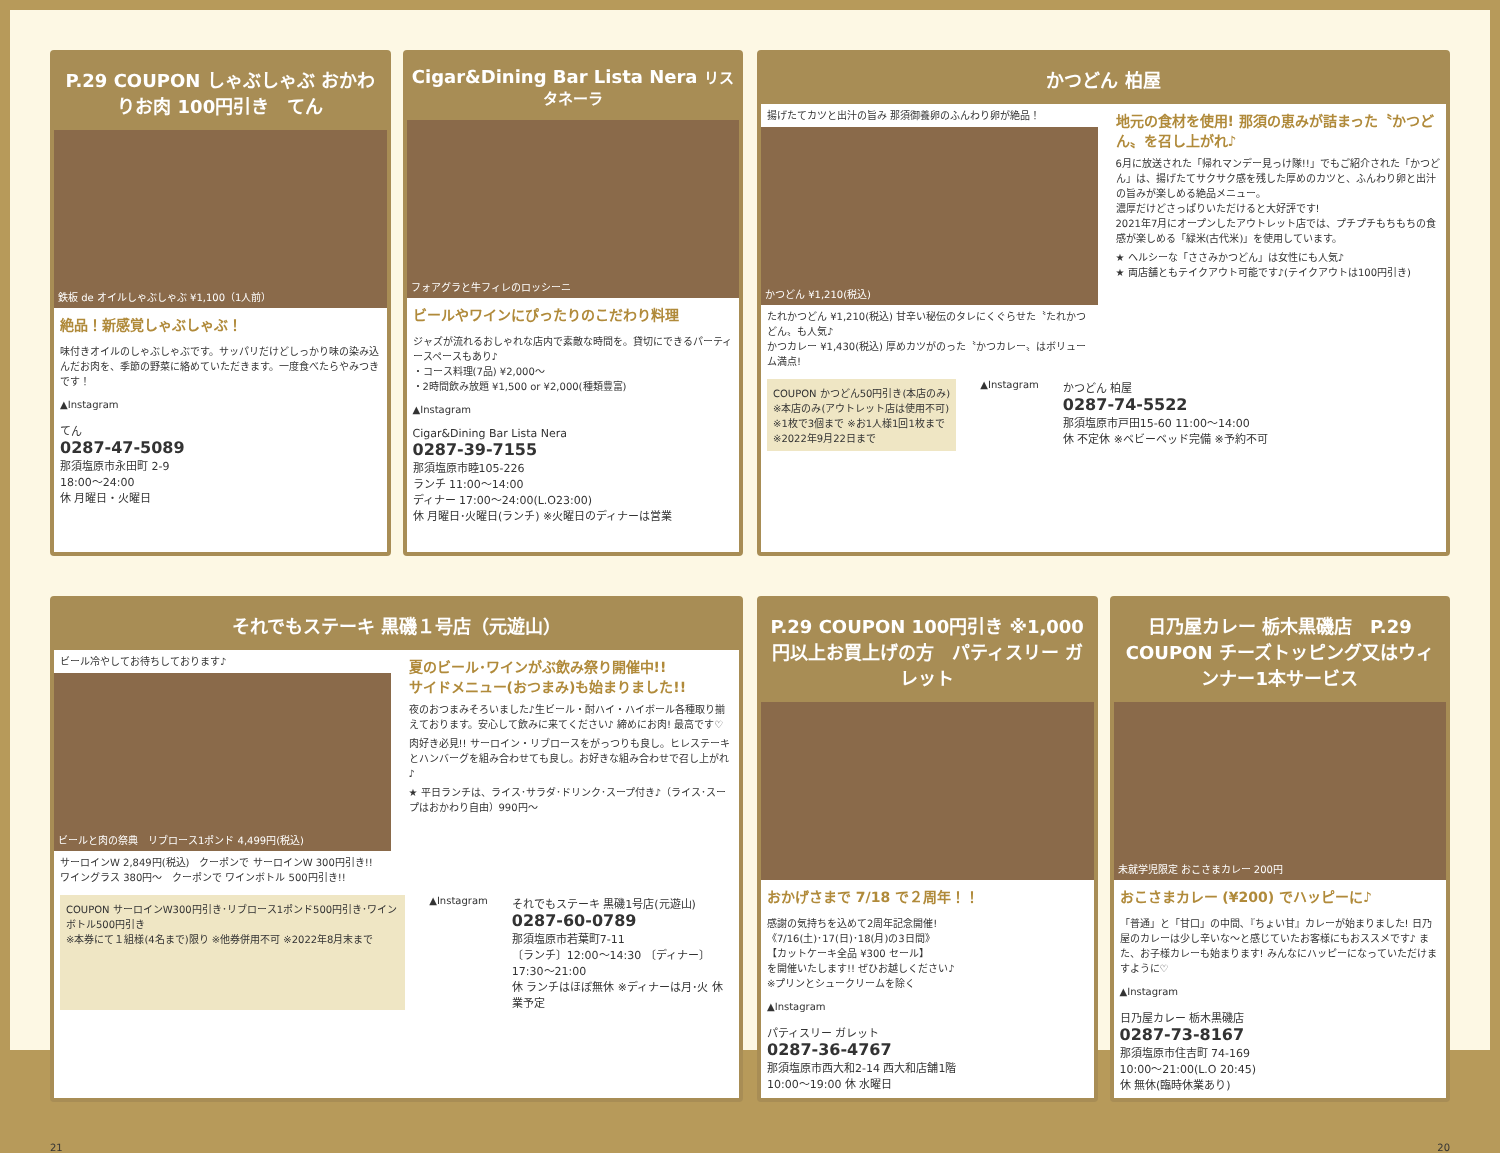P.29 COUPON しゃぶしゃぶ おかわりお肉 100円引き　てん
鉄板 de オイルしゃぶしゃぶ ¥1,100（1人前）
絶品！新感覚しゃぶしゃぶ！
味付きオイルのしゃぶしゃぶです。サッパリだけどしっかり味の染み込んだお肉を、季節の野菜に絡めていただきます。一度食べたらやみつきです！
▲Instagram
てん
0287-47-5089
那須塩原市永田町 2-9
18:00～24:00
休 月曜日・火曜日
Cigar&Dining Bar Lista Nera リスタネーラ
フォアグラと牛フィレのロッシーニ
ビールやワインにぴったりのこだわり料理
ジャズが流れるおしゃれな店内で素敵な時間を。貸切にできるパーティースペースもあり♪
・コース料理(7品) ¥2,000～
・2時間飲み放題 ¥1,500 or ¥2,000(種類豊富)
▲Instagram
Cigar&Dining Bar Lista Nera
0287-39-7155
那須塩原市睦105-226
ランチ 11:00～14:00
ディナー 17:00～24:00(L.O23:00)
休 月曜日･火曜日(ランチ) ※火曜日のディナーは営業
それでもステーキ 黒磯１号店（元遊山）
ビール冷やしてお待ちしております♪
ビールと肉の祭典　リブロース1ポンド 4,499円(税込)
サーロインW 2,849円(税込)　クーポンで サーロインW 300円引き!!
ワイングラス 380円～　クーポンで ワインボトル 500円引き!!
夏のビール･ワインがぶ飲み祭り開催中!!
サイドメニュー(おつまみ)も始まりました!!
夜のおつまみそろいました♪生ビール・酎ハイ・ハイボール各種取り揃えております。安心して飲みに来てください♪ 締めにお肉! 最高です♡
肉好き必見!! サーロイン・リブロースをがっつりも良し。ヒレステーキとハンバーグを組み合わせても良し。お好きな組み合わせで召し上がれ♪
★ 平日ランチは、ライス･サラダ･ドリンク･スープ付き♪（ライス･スープはおかわり自由）990円～
COUPON サーロインW300円引き･リブロース1ポンド500円引き･ワインボトル500円引き
※本券にて１組様(4名まで)限り ※他券併用不可 ※2022年8月末まで
▲Instagram
それでもステーキ 黒磯1号店(元遊山)
0287-60-0789
那須塩原市若葉町7-11
〔ランチ〕12:00～14:30 〔ディナー〕17:30～21:00
休 ランチはほぼ無休 ※ディナーは月･火 休業予定
21
かつどん 柏屋
揚げたてカツと出汁の旨み 那須御養卵のふんわり卵が絶品！
かつどん ¥1,210(税込)
たれかつどん ¥1,210(税込) 甘辛い秘伝のタレにくぐらせた〝たれかつどん〟も人気♪
かつカレー ¥1,430(税込) 厚めカツがのった〝かつカレー〟はボリューム満点!
地元の食材を使用! 那須の恵みが詰まった〝かつどん〟を召し上がれ♪
6月に放送された「帰れマンデー見っけ隊!!」でもご紹介された「かつどん」は、揚げたてサクサク感を残した厚めのカツと、ふんわり卵と出汁の旨みが楽しめる絶品メニュー。
濃厚だけどさっぱりいただけると大好評です!
2021年7月にオープンしたアウトレット店では、プチプチもちもちの食感が楽しめる「緑米(古代米)」を使用しています。
★ ヘルシーな「ささみかつどん」は女性にも人気♪
★ 両店舗ともテイクアウト可能です♪(テイクアウトは100円引き)
COUPON かつどん50円引き(本店のみ)
※本店のみ(アウトレット店は使用不可)
※1枚で3個まで ※お1人様1回1枚まで
※2022年9月22日まで
▲Instagram
かつどん 柏屋
0287-74-5522
那須塩原市戸田15-60 11:00～14:00
休 不定休 ※ベビーベッド完備 ※予約不可
P.29 COUPON 100円引き ※1,000円以上お買上げの方　パティスリー ガレット
おかげさまで 7/18 で２周年！！
感謝の気持ちを込めて2周年記念開催!
《7/16(土)･17(日)･18(月)の3日間》
【カットケーキ全品 ¥300 セール】
を開催いたします!! ぜひお越しください♪
※プリンとシュークリームを除く
▲Instagram
パティスリー ガレット
0287-36-4767
那須塩原市西大和2-14 西大和店舗1階
10:00～19:00 休 水曜日
日乃屋カレー 栃木黒磯店　P.29 COUPON チーズトッピング又はウィンナー1本サービス
未就学児限定 おこさまカレー 200円
おこさまカレー (¥200) でハッピーに♪
「普通」と「甘口」の中間､『ちょい甘』カレーが始まりました! 日乃屋のカレーは少し辛いな～と感じていたお客様にもおススメです♪ また、お子様カレーも始まります! みんなにハッピーになっていただけますように♡
▲Instagram
日乃屋カレー 栃木黒磯店
0287-73-8167
那須塩原市住吉町 74-169
10:00～21:00(L.O 20:45)
休 無休(臨時休業あり)
20